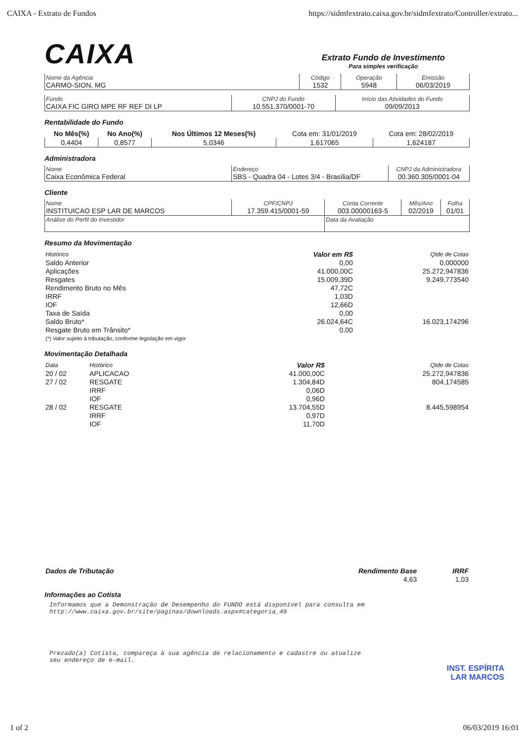CAIXA - Extrato de Fundos https://sidmfextrato.caixa.gov.br/sidmfextrato/Controller/extrato...
CAIXA
Extrato Fundo de Investimento
Para simples verificação
| Nome da Agência CARMO-SION, MG | Código 1532 | Operação 5948 | Emissão 06/03/2019 |
| Fundo CAIXA FIC GIRO MPE RF REF DI LP | CNPJ do Fundo 10.551.370/0001-70 | Início das Atividades do Fundo 09/09/2013 |
Rentabilidade do Fundo
| No Mês(%) | No Ano(%) | Nos Últimos 12 Meses(%) | Cota em: 31/01/2019 | Cota em: 28/02/2019 |
| --- | --- | --- | --- | --- |
| 0,4404 | 0,8577 | 5,0346 | 1,617065 | 1,624187 |
Administradora
| Nome Caixa Econômica Federal | Endereço SBS - Quadra 04 - Lotes 3/4 - Brasília/DF | CNPJ da Administradora 00.360.305/0001-04 |
Cliente
| Nome INSTITUICAO ESP LAR DE MARCOS | CPF/CNPJ 17.359.415/0001-59 | Conta Corrente 003.00000163-5 | Mês/Ano 02/2019 | Folha 01/01 |
| Análise do Perfil do Investidor | | Data da Avaliação | | |
Resumo da Movimentação
| Histórico | Valor em R$ | Qtde de Cotas |
| Saldo Anterior | 0,00 | 0,000000 |
| Aplicações | 41.000,00C | 25.272,947836 |
| Resgates | 15.009,39D | 9.249,773540 |
| Rendimento Bruto no Mês | 47,72C | |
| IRRF | 1,03D | |
| IOF | 12,66D | |
| Taxa de Saída | 0,00 | |
| Saldo Bruto* | 26.024,64C | 16.023,174296 |
| Resgate Bruto em Trânsito* | 0,00 | |
| (*) Valor sujeito à tributação, conforme legislação em vigor | | |
Movimentação Detalhada
| Data | Histórico | Valor R$ | Qtde de Cotas |
| 20 / 02 | APLICACAO | 41.000,00C | 25.272,947836 |
| 27 / 02 | RESGATE | 1.304,84D | 804,174585 |
| | IRRF | 0,06D | |
| | IOF | 0,96D | |
| 28 / 02 | RESGATE | 13.704,55D | 8.445,598954 |
| | IRRF | 0,97D | |
| | IOF | 11,70D | |
| Dados de Tributação | Rendimento Base | IRRF |
| | 4,63 | 1,03 |
Informações ao Cotista
Informamos que a Demonstração de Desempenho do FUNDO está disponível para consulta em
http://www.caixa.gov.br/site/paginas/downloads.aspx#categoria_49
Prezado(a) Cotista, compareça à sua agência de relacionamento e cadastre ou atualize
seu endereço de e-mail.
INST. ESPÍRITA
LAR MARCOS
1 of 2 06/03/2019 16:01